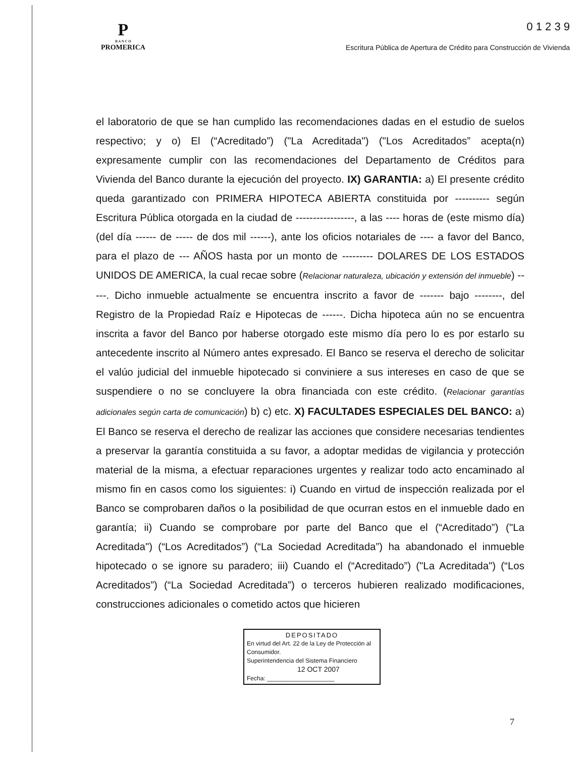P
B A N C O
PROMERICA
0 1 2 3 9
Escritura Pública de Apertura de Crédito para Construcción de Vivienda
el laboratorio de que se han cumplido las recomendaciones dadas en el estudio de suelos respectivo; y o) El (“Acreditado”) ("La Acreditada") ("Los Acreditados” acepta(n) expresamente cumplir con las recomendaciones del Departamento de Créditos para Vivienda del Banco durante la ejecución del proyecto. IX) GARANTIA: a) El presente crédito queda garantizado con PRIMERA HIPOTECA ABIERTA constituida por ---------- según Escritura Pública otorgada en la ciudad de -----------------, a las ---- horas de (este mismo día) (del día ------ de ----- de dos mil ------), ante los oficios notariales de ---- a favor del Banco, para el plazo de --- AÑOS hasta por un monto de --------- DOLARES DE LOS ESTADOS UNIDOS DE AMERICA, la cual recae sobre (Relacionar naturaleza, ubicación y extensión del inmueble) -----. Dicho inmueble actualmente se encuentra inscrito a favor de ------- bajo --------, del Registro de la Propiedad Raíz e Hipotecas de ------. Dicha hipoteca aún no se encuentra inscrita a favor del Banco por haberse otorgado este mismo día pero lo es por estarlo su antecedente inscrito al Número antes expresado. El Banco se reserva el derecho de solicitar el valúo judicial del inmueble hipotecado si conviniere a sus intereses en caso de que se suspendiere o no se concluyere la obra financiada con este crédito. (Relacionar garantías adicionales según carta de comunicación) b) c) etc. X) FACULTADES ESPECIALES DEL BANCO: a) El Banco se reserva el derecho de realizar las acciones que considere necesarias tendientes a preservar la garantía constituida a su favor, a adoptar medidas de vigilancia y protección material de la misma, a efectuar reparaciones urgentes y realizar todo acto encaminado al mismo fin en casos como los siguientes: i) Cuando en virtud de inspección realizada por el Banco se comprobaren daños o la posibilidad de que ocurran estos en el inmueble dado en garantía; ii) Cuando se comprobare por parte del Banco que el (“Acreditado”) ("La Acreditada") (“Los Acreditados”) (“La Sociedad Acreditada”) ha abandonado el inmueble hipotecado o se ignore su paradero; iii) Cuando el (“Acreditado”) ("La Acreditada") (“Los Acreditados”) (“La Sociedad Acreditada”) o terceros hubieren realizado modificaciones, construcciones adicionales o cometido actos que hicieren
DEPOSITADO
En virtud del Art. 22 de la Ley de Protección al Consumidor.
Superintendencia del Sistema Financiero
12 OCT 2007
Fecha: ____________________
7